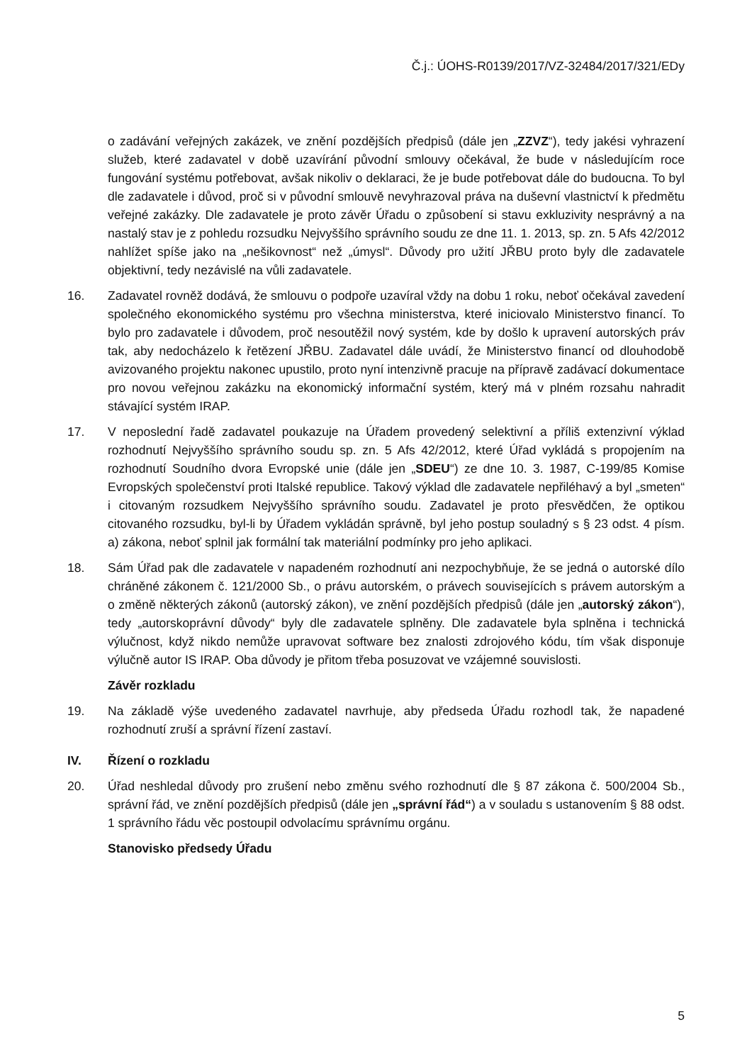Č.j.: ÚOHS-R0139/2017/VZ-32484/2017/321/EDy
o zadávání veřejných zakázek, ve znění pozdějších předpisů (dále jen „ZZVZ“), tedy jakési vyhrazení služeb, které zadavatel v době uzavírání původní smlouvy očekával, že bude v následujícím roce fungování systému potřebovat, avšak nikoliv o deklaraci, že je bude potřebovat dále do budoucna. To byl dle zadavatele i důvod, proč si v původní smlouvě nevyhrazoval práva na duševní vlastnictví k předmětu veřejné zakázky. Dle zadavatele je proto závěr Úřadu o způsobení si stavu exkluzivity nesprávný a na nastalý stav je z pohledu rozsudku Nejvyššího správního soudu ze dne 11. 1. 2013, sp. zn. 5 Afs 42/2012 nahlížet spíše jako na „nešikovnost“ než „úmysl“. Důvody pro užití JŘBU proto byly dle zadavatele objektivní, tedy nezávislé na vůli zadavatele.
16. Zadavatel rovněž dodává, že smlouvu o podpoře uzavíral vždy na dobu 1 roku, neboť očekával zavedení společného ekonomického systému pro všechna ministerstva, které iniciovalo Ministerstvo financí. To bylo pro zadavatele i důvodem, proč nesoutěžil nový systém, kde by došlo k upravení autorských práv tak, aby nedocházelo k řetězení JŘBU. Zadavatel dále uvádí, že Ministerstvo financí od dlouhodobě avizovaného projektu nakonec upustilo, proto nyní intenzivně pracuje na přípravě zadávací dokumentace pro novou veřejnou zakázku na ekonomický informační systém, který má v plném rozsahu nahradit stávající systém IRAP.
17. V neposlední řadě zadavatel poukazuje na Úřadem provedený selektivní a příliš extenzivní výklad rozhodnutí Nejvyššího správního soudu sp. zn. 5 Afs 42/2012, které Úřad vykládá s propojením na rozhodnutí Soudního dvora Evropské unie (dále jen „SDEU“) ze dne 10. 3. 1987, C-199/85 Komise Evropských společenství proti Italské republice. Takový výklad dle zadavatele nepřiléhavý a byl „smeten“ i citovaným rozsudkem Nejvyššího správního soudu. Zadavatel je proto přesvědčen, že optikou citovaného rozsudku, byl-li by Úřadem vykládán správně, byl jeho postup souladný s § 23 odst. 4 písm. a) zákona, neboť splnil jak formální tak materiální podmínky pro jeho aplikaci.
18. Sám Úřad pak dle zadavatele v napadeném rozhodnutí ani nezpochybňuje, že se jedná o autorské dílo chráněné zákonem č. 121/2000 Sb., o právu autorském, o právech souvisejících s právem autorským a o změně některých zákonů (autorský zákon), ve znění pozdějších předpisů (dále jen „autorský zákon“), tedy „autorskoprávní důvody“ byly dle zadavatele splněny. Dle zadavatele byla splněna i technická výlučnost, když nikdo nemůže upravovat software bez znalosti zdrojového kódu, tím však disponuje výlučně autor IS IRAP. Oba důvody je přitom třeba posuzovat ve vzájemné souvislosti.
Závěr rozkladu
19. Na základě výše uvedeného zadavatel navrhuje, aby předseda Úřadu rozhodl tak, že napadené rozhodnutí zruší a správní řízení zastaví.
IV. Řízení o rozkladu
20. Úřad neshledal důvody pro zrušení nebo změnu svého rozhodnutí dle § 87 zákona č. 500/2004 Sb., správní řád, ve znění pozdějších předpisů (dále jen „správní řád“) a v souladu s ustanovením § 88 odst. 1 správního řádu věc postoupil odvolacímu správnímu orgánu.
Stanovisko předsedy Úřadu
5